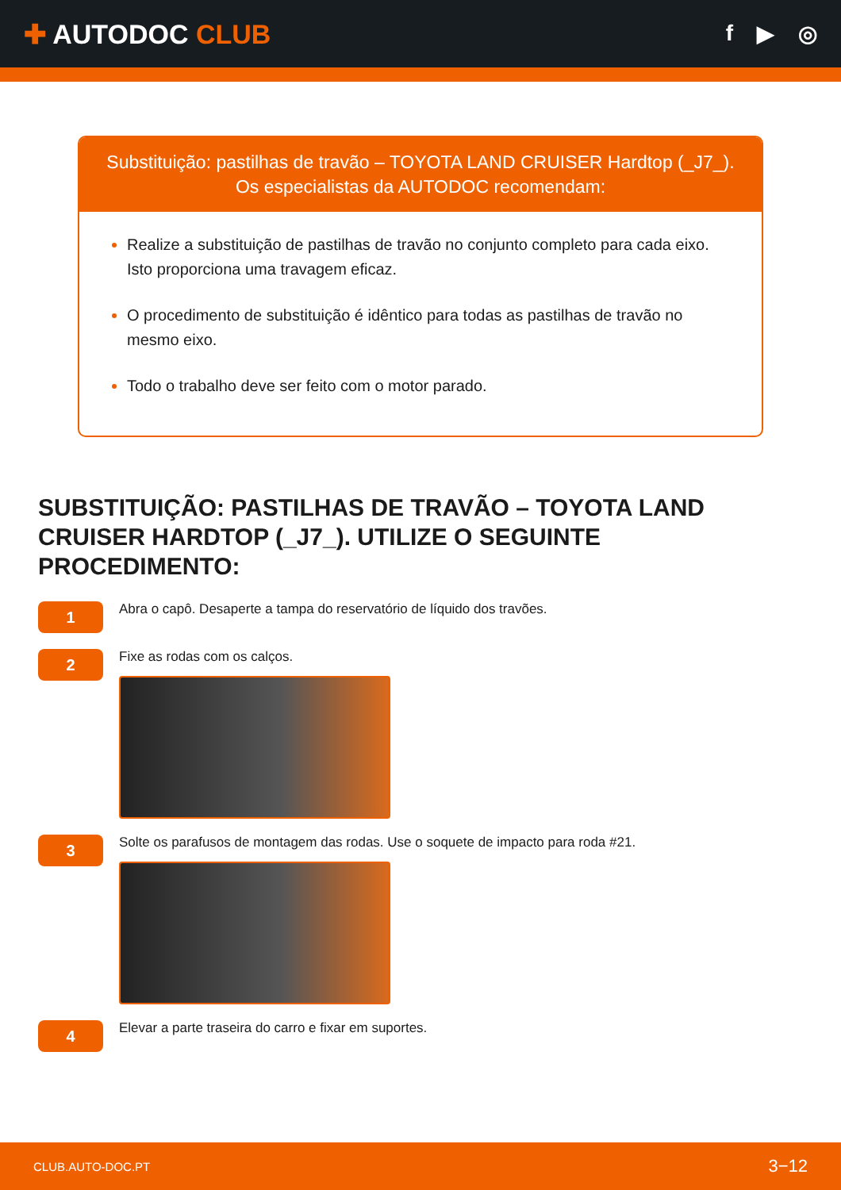✚ AUTODOC CLUB
f ▶ ◎
Substituição: pastilhas de travão – TOYOTA LAND CRUISER Hardtop (_J7_).
Os especialistas da AUTODOC recomendam:
Realize a substituição de pastilhas de travão no conjunto completo para cada eixo. Isto proporciona uma travagem eficaz.
O procedimento de substituição é idêntico para todas as pastilhas de travão no mesmo eixo.
Todo o trabalho deve ser feito com o motor parado.
SUBSTITUIÇÃO: PASTILHAS DE TRAVÃO – TOYOTA LAND CRUISER HARDTOP (_J7_). UTILIZE O SEGUINTE PROCEDIMENTO:
1
Abra o capô. Desaperte a tampa do reservatório de líquido dos travões.
2
Fixe as rodas com os calços.
3
Solte os parafusos de montagem das rodas. Use o soquete de impacto para roda #21.
4
Elevar a parte traseira do carro e fixar em suportes.
CLUB.AUTO-DOC.PT 3−12